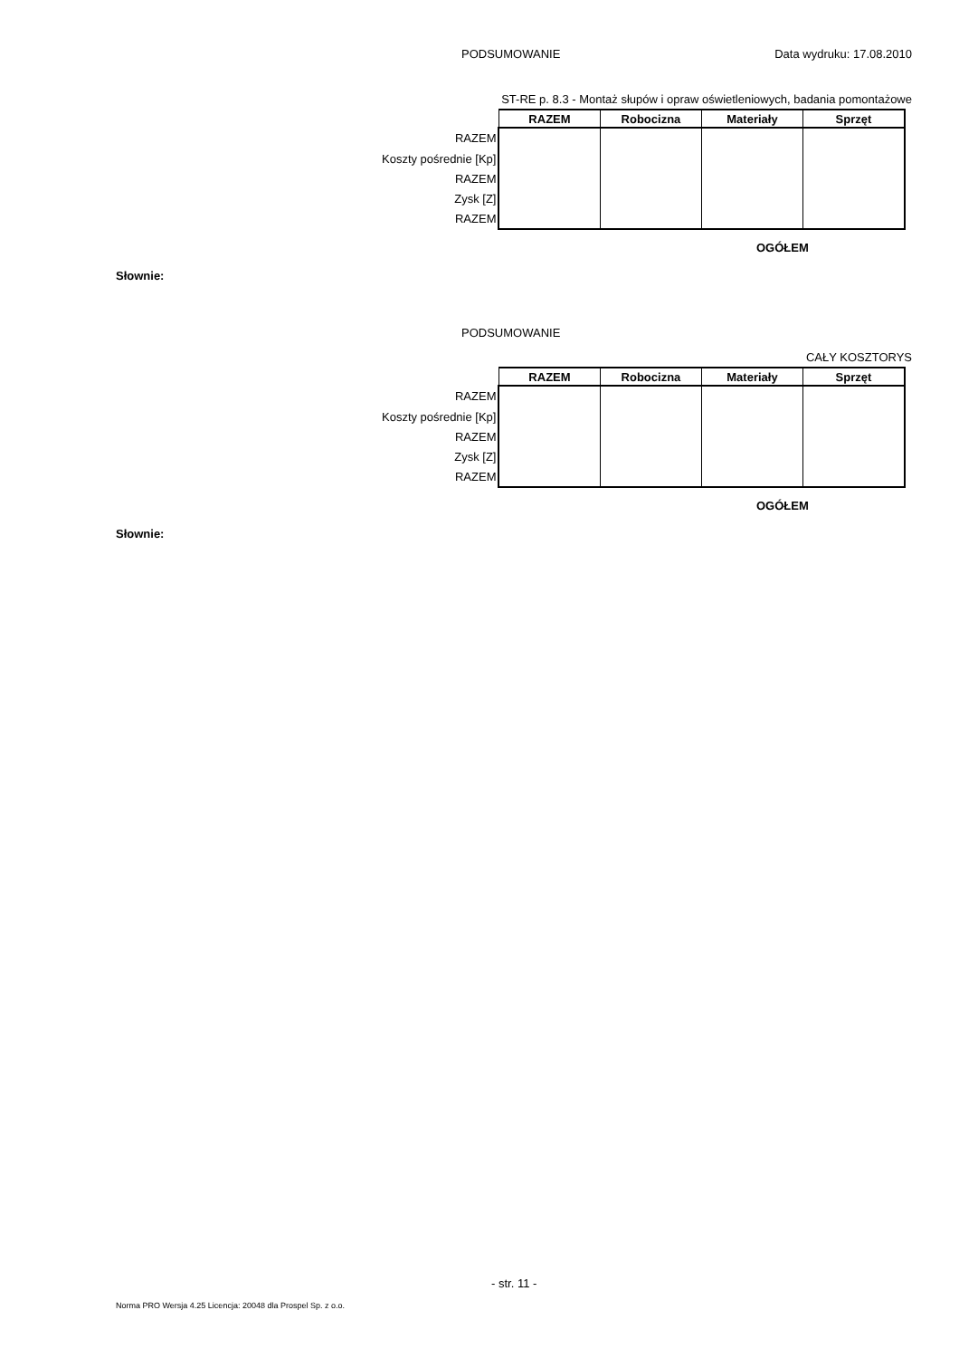PODSUMOWANIE Data wydruku: 17.08.2010
ST-RE p. 8.3 - Montaż słupów i opraw oświetleniowych, badania pomontażowe
| | RAZEM | Robocizna | Materiały | Sprzęt |
| --- | --- | --- | --- | --- |
| RAZEM | | | | |
| Koszty pośrednie [Kp] | | | | |
| RAZEM | | | | |
| Zysk [Z] | | | | |
| RAZEM | | | | |
OGÓŁEM
Słownie:
PODSUMOWANIE
CAŁY KOSZTORYS
| | RAZEM | Robocizna | Materiały | Sprzęt |
| --- | --- | --- | --- | --- |
| RAZEM | | | | |
| Koszty pośrednie [Kp] | | | | |
| RAZEM | | | | |
| Zysk [Z] | | | | |
| RAZEM | | | | |
OGÓŁEM
Słownie:
- str. 11 -
Norma PRO Wersja 4.25 Licencja: 20048 dla Prospel Sp. z o.o.